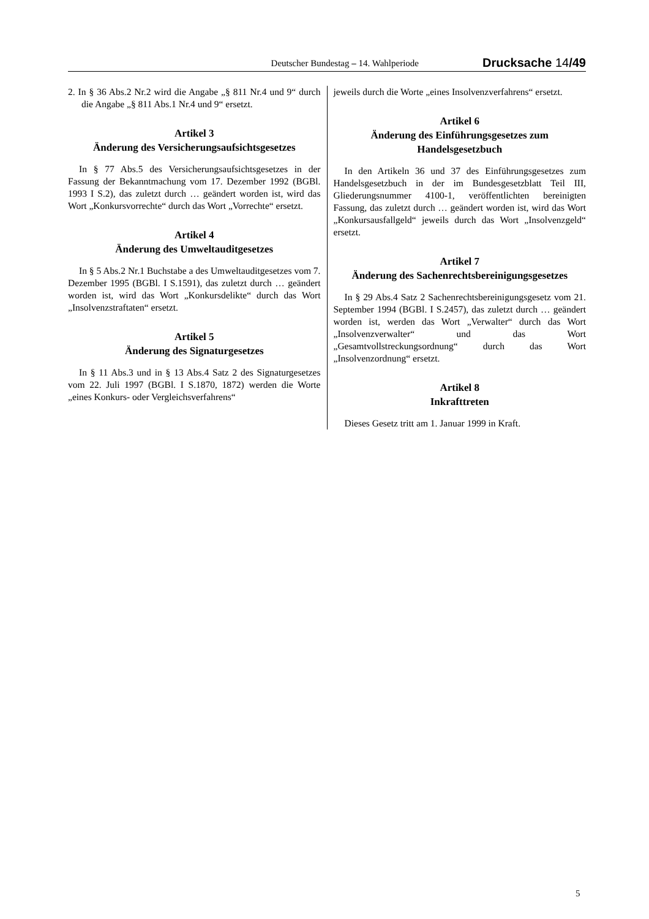Deutscher Bundestag – 14. Wahlperiode Drucksache 14/49
2. In § 36 Abs.2 Nr.2 wird die Angabe „§ 811 Nr.4 und 9“ durch die Angabe „§ 811 Abs.1 Nr.4 und 9“ ersetzt.
Artikel 3
Änderung des Versicherungsaufsichtsgesetzes
In § 77 Abs.5 des Versicherungsaufsichtsgesetzes in der Fassung der Bekanntmachung vom 17. Dezember 1992 (BGBl. 1993 I S.2), das zuletzt durch … geändert worden ist, wird das Wort „Konkursvorrechte“ durch das Wort „Vorrechte“ ersetzt.
Artikel 4
Änderung des Umweltauditgesetzes
In § 5 Abs.2 Nr.1 Buchstabe a des Umweltauditgesetzes vom 7. Dezember 1995 (BGBl. I S.1591), das zuletzt durch … geändert worden ist, wird das Wort „Konkursdelikte“ durch das Wort „Insolvenzstraftaten“ ersetzt.
Artikel 5
Änderung des Signaturgesetzes
In § 11 Abs.3 und in § 13 Abs.4 Satz 2 des Signaturgesetzes vom 22. Juli 1997 (BGBl. I S.1870, 1872) werden die Worte „eines Konkurs- oder Vergleichsverfahrens“
jeweils durch die Worte „eines Insolvenzverfahrens“ ersetzt.
Artikel 6
Änderung des Einführungsgesetzes zum Handelsgesetzbuch
In den Artikeln 36 und 37 des Einführungsgesetzes zum Handelsgesetzbuch in der im Bundesgesetzblatt Teil III, Gliederungsnummer 4100-1, veröffentlichten bereinigten Fassung, das zuletzt durch … geändert worden ist, wird das Wort „Konkursausfallgeld“ jeweils durch das Wort „Insolvenzgeld“ ersetzt.
Artikel 7
Änderung des Sachenrechtsbereinigungsgesetzes
In § 29 Abs.4 Satz 2 Sachenrechtsbereinigungsgesetz vom 21. September 1994 (BGBl. I S.2457), das zuletzt durch … geändert worden ist, werden das Wort „Verwalter“ durch das Wort „Insolvenzverwalter“ und das Wort „Gesamtvollstreckungsordnung“ durch das Wort „Insolvenzordnung“ ersetzt.
Artikel 8
Inkrafttreten
Dieses Gesetz tritt am 1. Januar 1999 in Kraft.
5